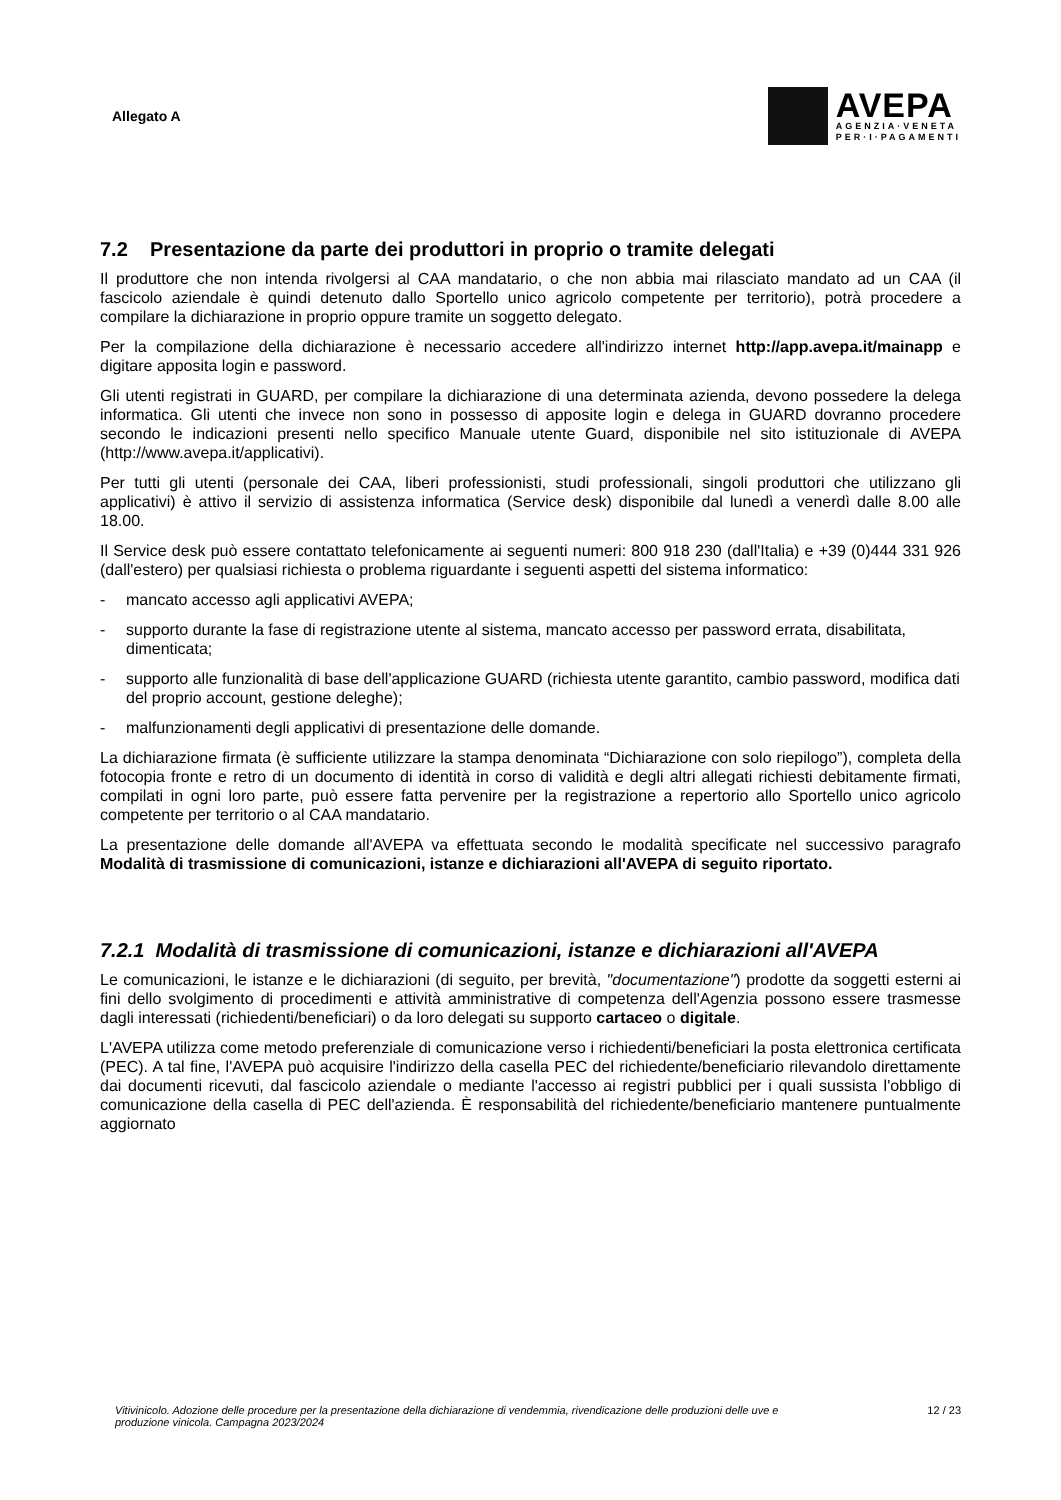Allegato A
AVEPA
AGENZIA·VENETA
PER·I·PAGAMENTI
7.2 Presentazione da parte dei produttori in proprio o tramite delegati
Il produttore che non intenda rivolgersi al CAA mandatario, o che non abbia mai rilasciato mandato ad un CAA (il fascicolo aziendale è quindi detenuto dallo Sportello unico agricolo competente per territorio), potrà procedere a compilare la dichiarazione in proprio oppure tramite un soggetto delegato.
Per la compilazione della dichiarazione è necessario accedere all'indirizzo internet http://app.avepa.it/mainapp e digitare apposita login e password.
Gli utenti registrati in GUARD, per compilare la dichiarazione di una determinata azienda, devono possedere la delega informatica. Gli utenti che invece non sono in possesso di apposite login e delega in GUARD dovranno procedere secondo le indicazioni presenti nello specifico Manuale utente Guard, disponibile nel sito istituzionale di AVEPA (http://www.avepa.it/applicativi).
Per tutti gli utenti (personale dei CAA, liberi professionisti, studi professionali, singoli produttori che utilizzano gli applicativi) è attivo il servizio di assistenza informatica (Service desk) disponibile dal lunedì a venerdì dalle 8.00 alle 18.00.
Il Service desk può essere contattato telefonicamente ai seguenti numeri: 800 918 230 (dall'Italia) e +39 (0)444 331 926 (dall'estero) per qualsiasi richiesta o problema riguardante i seguenti aspetti del sistema informatico:
- mancato accesso agli applicativi AVEPA;
- supporto durante la fase di registrazione utente al sistema, mancato accesso per password errata, disabilitata, dimenticata;
- supporto alle funzionalità di base dell'applicazione GUARD (richiesta utente garantito, cambio password, modifica dati del proprio account, gestione deleghe);
- malfunzionamenti degli applicativi di presentazione delle domande.
La dichiarazione firmata (è sufficiente utilizzare la stampa denominata “Dichiarazione con solo riepilogo”), completa della fotocopia fronte e retro di un documento di identità in corso di validità e degli altri allegati richiesti debitamente firmati, compilati in ogni loro parte, può essere fatta pervenire per la registrazione a repertorio allo Sportello unico agricolo competente per territorio o al CAA mandatario.
La presentazione delle domande all'AVEPA va effettuata secondo le modalità specificate nel successivo paragrafo Modalità di trasmissione di comunicazioni, istanze e dichiarazioni all'AVEPA di seguito riportato.
7.2.1 Modalità di trasmissione di comunicazioni, istanze e dichiarazioni all'AVEPA
Le comunicazioni, le istanze e le dichiarazioni (di seguito, per brevità, "documentazione") prodotte da soggetti esterni ai fini dello svolgimento di procedimenti e attività amministrative di competenza dell'Agenzia possono essere trasmesse dagli interessati (richiedenti/beneficiari) o da loro delegati su supporto cartaceo o digitale.
L'AVEPA utilizza come metodo preferenziale di comunicazione verso i richiedenti/beneficiari la posta elettronica certificata (PEC). A tal fine, l'AVEPA può acquisire l'indirizzo della casella PEC del richiedente/beneficiario rilevandolo direttamente dai documenti ricevuti, dal fascicolo aziendale o mediante l'accesso ai registri pubblici per i quali sussista l'obbligo di comunicazione della casella di PEC dell'azienda. È responsabilità del richiedente/beneficiario mantenere puntualmente aggiornato
Vitivinicolo. Adozione delle procedure per la presentazione della dichiarazione di vendemmia, rivendicazione delle produzioni delle uve e produzione vinicola. Campagna 2023/2024 12 / 23